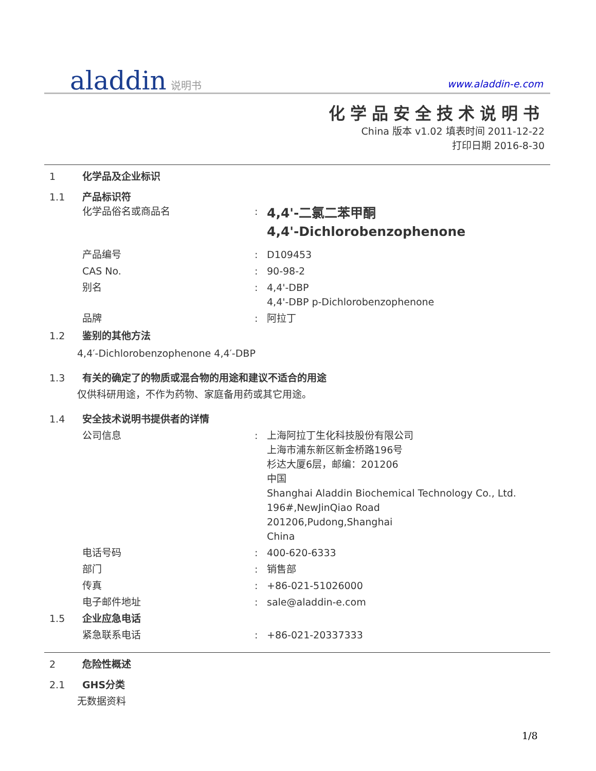aladdin 说明书 www.aladdin-e.com
化学品安全技术说明书
China 版本 v1.02 填表时间 2011-12-22
打印日期 2016-8-30
1 化学品及企业标识
1.1 产品标识符
化学品俗名或商品名: 4,4'-二氯二苯甲酮
4,4'-Dichlorobenzophenone
产品编号: D109453
CAS No.: 90-98-2
别名: 4,4'-DBP
4,4'-DBP p-Dichlorobenzophenone
品牌: 阿拉丁
1.2 鉴别的其他方法
4,4′-Dichlorobenzophenone 4,4′-DBP
1.3 有关的确定了的物质或混合物的用途和建议不适合的用途
仅供科研用途，不作为药物、家庭备用药或其它用途。
1.4 安全技术说明书提供者的详情
公司信息: 上海阿拉丁生化科技股份有限公司
上海市浦东新区新金桥路196号
杉达大厦6层，邮编：201206
中国
Shanghai Aladdin Biochemical Technology Co., Ltd.
196#,NewJinQiao Road
201206,Pudong,Shanghai
China
电话号码: 400-620-6333
部门: 销售部
传真: +86-021-51026000
电子邮件地址: sale@aladdin-e.com
1.5 企业应急电话
紧急联系电话: +86-021-20337333
2 危险性概述
2.1 GHS分类
无数据资料
1/8